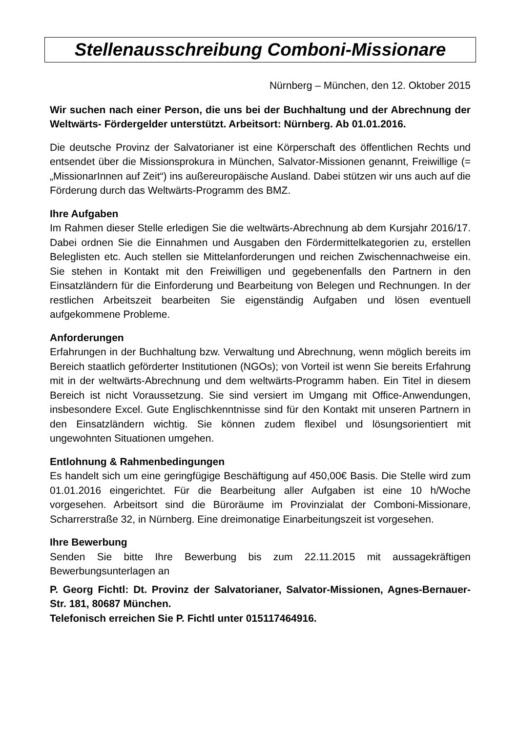Stellenausschreibung Comboni-Missionare
Nürnberg – München, den 12. Oktober 2015
Wir suchen nach einer Person, die uns bei der Buchhaltung und der Abrechnung der Weltwärts- Fördergelder unterstützt. Arbeitsort: Nürnberg. Ab 01.01.2016.
Die deutsche Provinz der Salvatorianer ist eine Körperschaft des öffentlichen Rechts und entsendet über die Missionsprokura in München, Salvator-Missionen genannt, Freiwillige (= „MissionarInnen auf Zeit“) ins außereuropäische Ausland. Dabei stützen wir uns auch auf die Förderung durch das Weltwärts-Programm des BMZ.
Ihre Aufgaben
Im Rahmen dieser Stelle erledigen Sie die weltwärts-Abrechnung ab dem Kursjahr 2016/17. Dabei ordnen Sie die Einnahmen und Ausgaben den Fördermittelkategorien zu, erstellen Beleglisten etc. Auch stellen sie Mittelanforderungen und reichen Zwischennachweise ein. Sie stehen in Kontakt mit den Freiwilligen und gegebenenfalls den Partnern in den Einsatzländern für die Einforderung und Bearbeitung von Belegen und Rechnungen. In der restlichen Arbeitszeit bearbeiten Sie eigenständig Aufgaben und lösen eventuell aufgekommene Probleme.
Anforderungen
Erfahrungen in der Buchhaltung bzw. Verwaltung und Abrechnung, wenn möglich bereits im Bereich staatlich geförderter Institutionen (NGOs); von Vorteil ist wenn Sie bereits Erfahrung mit in der weltwärts-Abrechnung und dem weltwärts-Programm haben. Ein Titel in diesem Bereich ist nicht Voraussetzung. Sie sind versiert im Umgang mit Office-Anwendungen, insbesondere Excel. Gute Englischkenntnisse sind für den Kontakt mit unseren Partnern in den Einsatzländern wichtig. Sie können zudem flexibel und lösungsorientiert mit ungewohnten Situationen umgehen.
Entlohnung & Rahmenbedingungen
Es handelt sich um eine geringfügige Beschäftigung auf 450,00€ Basis. Die Stelle wird zum 01.01.2016 eingerichtet. Für die Bearbeitung aller Aufgaben ist eine 10 h/Woche vorgesehen. Arbeitsort sind die Büroräume im Provinzialat der Comboni-Missionare, Scharrerstraße 32, in Nürnberg. Eine dreimonatige Einarbeitungszeit ist vorgesehen.
Ihre Bewerbung
Senden Sie bitte Ihre Bewerbung bis zum 22.11.2015 mit aussagekräftigen Bewerbungsunterlagen an
P. Georg Fichtl: Dt. Provinz der Salvatorianer, Salvator-Missionen, Agnes-Bernauer-Str. 181, 80687 München.
Telefonisch erreichen Sie P. Fichtl unter 015117464916.